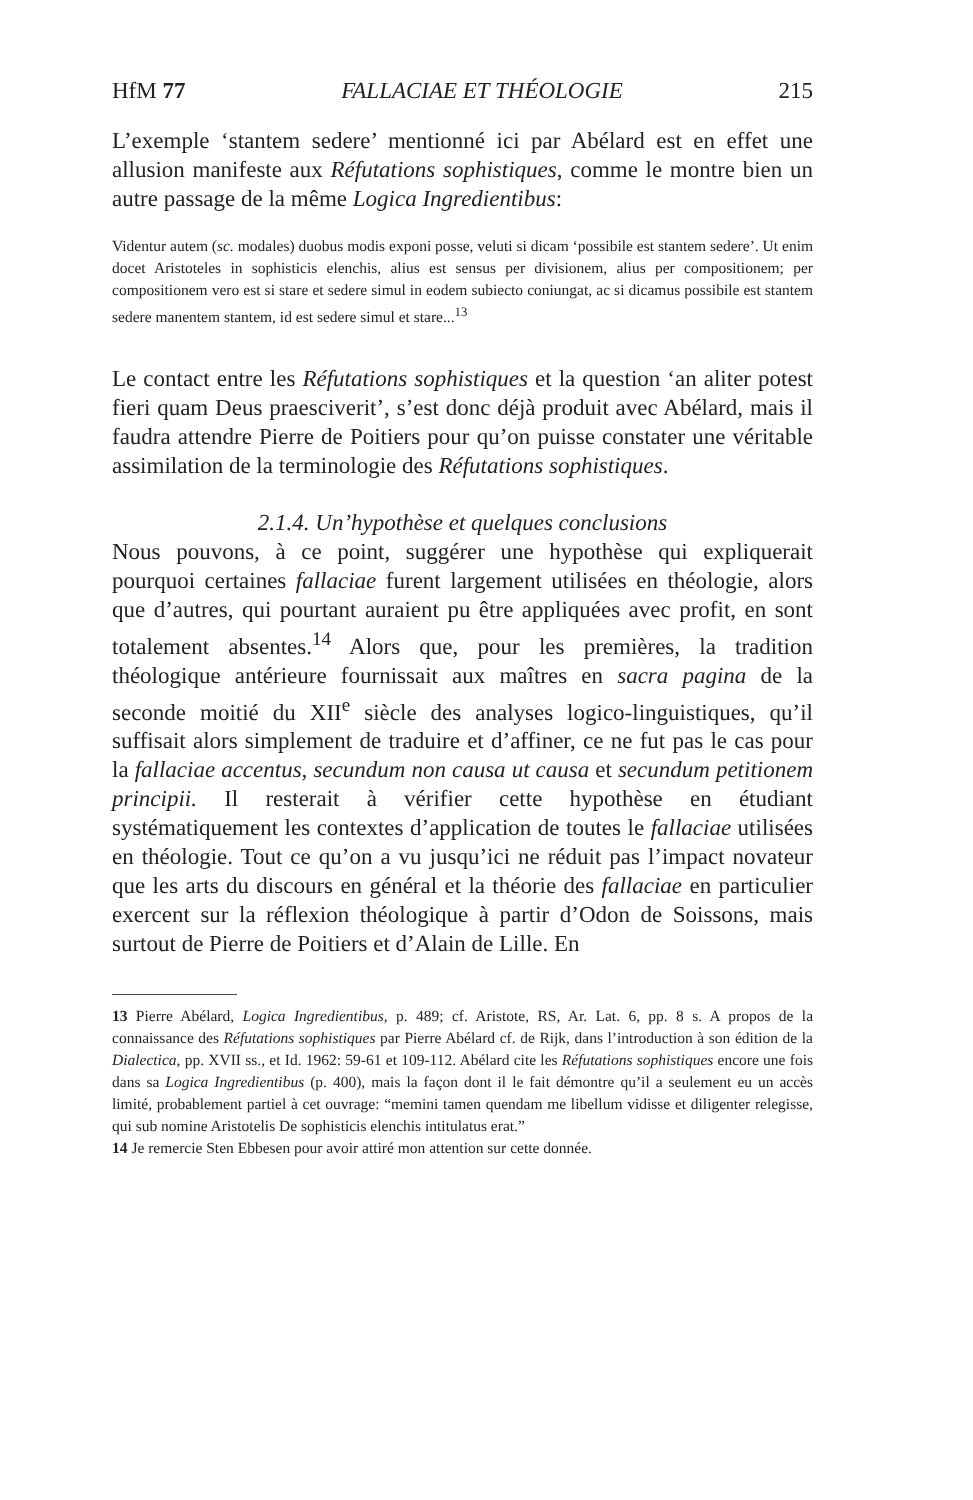HfM 77 FALLACIAE ET THÉOLOGIE 215
L’exemple ‘stantem sedere’ mentionné ici par Abélard est en effet une allusion manifeste aux Réfutations sophistiques, comme le montre bien un autre passage de la même Logica Ingredientibus:
Videntur autem (sc. modales) duobus modis exponi posse, veluti si dicam ‘possibile est stantem sedere’. Ut enim docet Aristoteles in sophisticis elenchis, alius est sensus per divisionem, alius per compositionem; per compositionem vero est si stare et sedere simul in eodem subiecto coniungat, ac si dicamus possibile est stantem sedere manentem stantem, id est sedere simul et stare...<sup>13</sup>
Le contact entre les Réfutations sophistiques et la question ‘an aliter potest fieri quam Deus praesciverit’, s’est donc déjà produit avec Abélard, mais il faudra attendre Pierre de Poitiers pour qu’on puisse constater une véritable assimilation de la terminologie des Réfutations sophistiques.
2.1.4. Un’hypothèse et quelques conclusions
Nous pouvons, à ce point, suggérer une hypothèse qui expliquerait pourquoi certaines fallaciae furent largement utilisées en théologie, alors que d’autres, qui pourtant auraient pu être appliquées avec profit, en sont totalement absentes.<sup>14</sup> Alors que, pour les premières, la tradition théologique antérieure fournissait aux maîtres en sacra pagina de la seconde moitié du XII<sup>e</sup> siècle des analyses logico-linguistiques, qu’il suffisait alors simplement de traduire et d’affiner, ce ne fut pas le cas pour la fallaciae accentus, secundum non causa ut causa et secundum petitionem principii. Il resterait à vérifier cette hypothèse en étudiant systématiquement les contextes d’application de toutes le fallaciae utilisées en théologie. Tout ce qu’on a vu jusqu’ici ne réduit pas l’impact novateur que les arts du discours en général et la théorie des fallaciae en particulier exercent sur la réflexion théologique à partir d’Odon de Soissons, mais surtout de Pierre de Poitiers et d’Alain de Lille. En
13 Pierre Abélard, Logica Ingredientibus, p. 489; cf. Aristote, RS, Ar. Lat. 6, pp. 8 s. A propos de la connaissance des Réfutations sophistiques par Pierre Abélard cf. de Rijk, dans l’introduction à son édition de la Dialectica, pp. XVII ss., et Id. 1962: 59-61 et 109-112. Abélard cite les Réfutations sophistiques encore une fois dans sa Logica Ingredientibus (p. 400), mais la façon dont il le fait démontre qu’il a seulement eu un accès limité, probablement partiel à cet ouvrage: “memini tamen quendam me libellum vidisse et diligenter relegisse, qui sub nomine Aristotelis De sophisticis elenchis intitulatus erat.”
14 Je remercie Sten Ebbesen pour avoir attiré mon attention sur cette donnée.